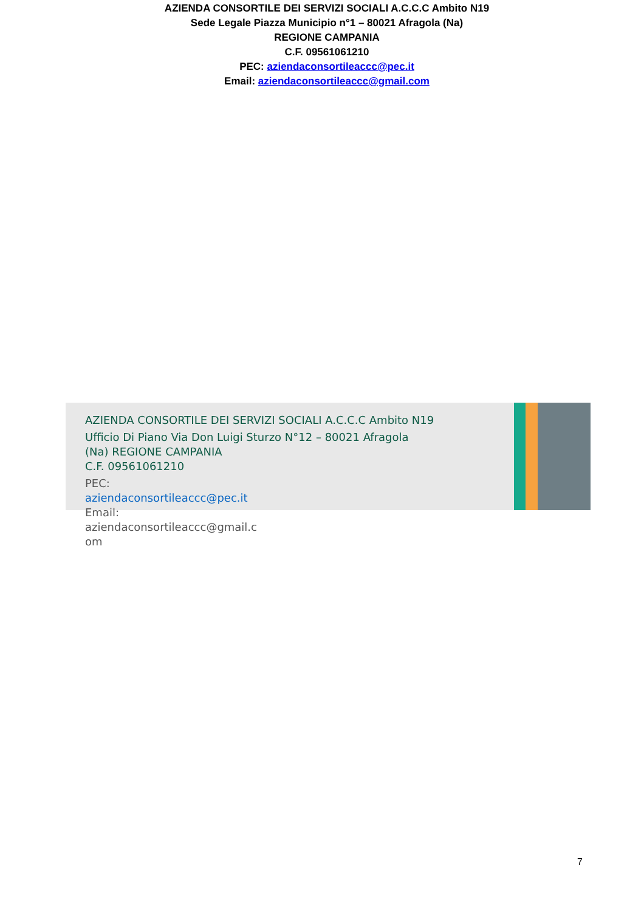AZIENDA CONSORTILE DEI SERVIZI SOCIALI A.C.C.C Ambito N19
Sede Legale Piazza Municipio n°1 – 80021 Afragola (Na)
REGIONE CAMPANIA
C.F. 09561061210
PEC: aziendaconsortileaccc@pec.it
Email: aziendaconsortileaccc@gmail.com
AZIENDA CONSORTILE DEI SERVIZI SOCIALI A.C.C.C Ambito N19
Ufficio Di Piano Via Don Luigi Sturzo N°12 – 80021 Afragola
(Na) REGIONE CAMPANIA
C.F. 09561061210
PEC:
aziendaconsortileaccc@pec.it
Email:
aziendaconsortileaccc@gmail.c
om
7